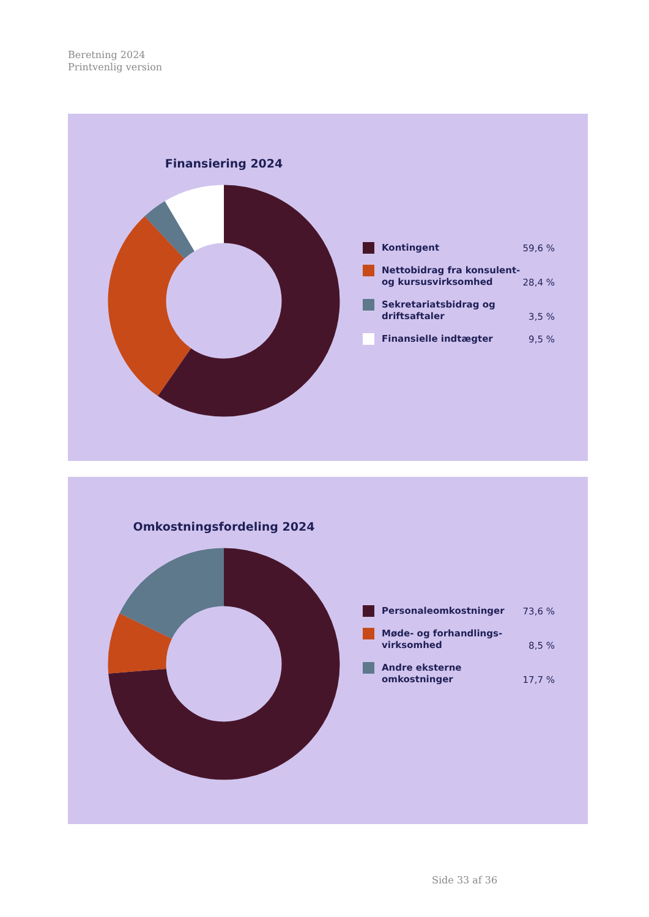Beretning 2024
Printvenlig version
Finansiering 2024
Kontingent
59,6 %
Nettobidrag fra konsulent- og kursusvirksomhed
28,4 %
Sekretariatsbidrag og driftsaftaler
3,5 %
Finansielle indtægter
9,5 %
Omkostningsfordeling 2024
Personaleomkostninger
73,6 %
Møde- og forhandlings-virksomhed
8,5 %
Andre eksterne omkostninger
17,7 %
Side 33 af 36